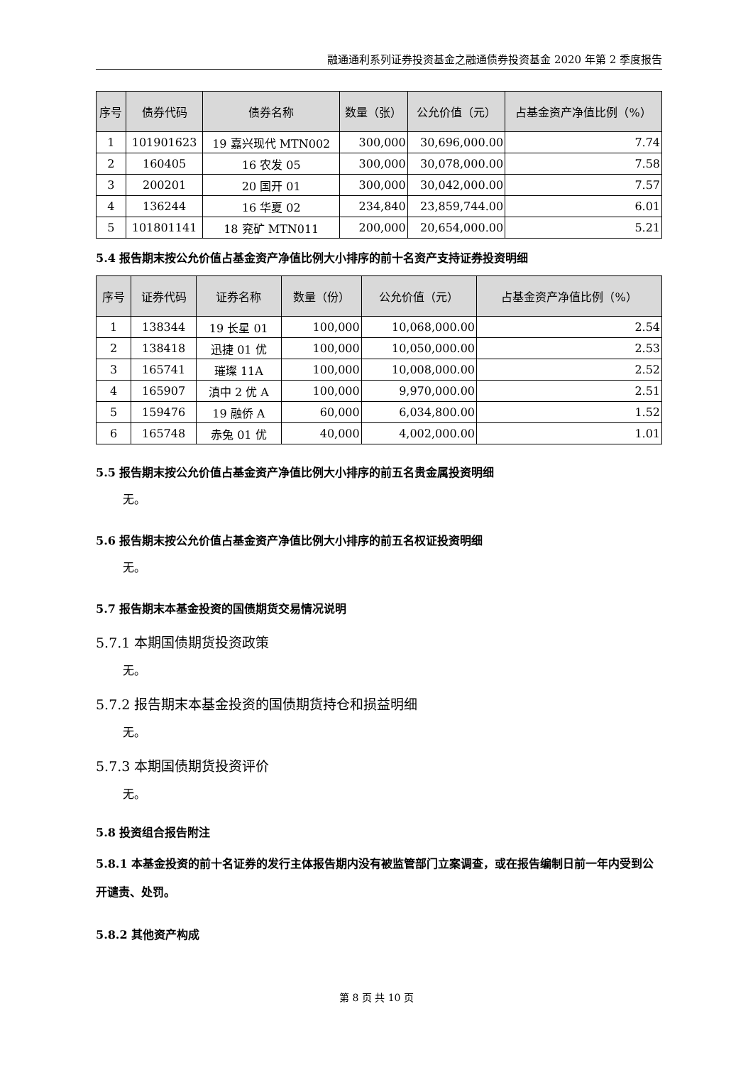融通通利系列证券投资基金之融通债券投资基金 2020 年第 2 季度报告
| 序号 | 债券代码 | 债券名称 | 数量（张） | 公允价值（元） | 占基金资产净值比例（%） |
| --- | --- | --- | --- | --- | --- |
| 1 | 101901623 | 19 嘉兴现代 MTN002 | 300,000 | 30,696,000.00 | 7.74 |
| 2 | 160405 | 16 农发 05 | 300,000 | 30,078,000.00 | 7.58 |
| 3 | 200201 | 20 国开 01 | 300,000 | 30,042,000.00 | 7.57 |
| 4 | 136244 | 16 华夏 02 | 234,840 | 23,859,744.00 | 6.01 |
| 5 | 101801141 | 18 兖矿 MTN011 | 200,000 | 20,654,000.00 | 5.21 |
5.4 报告期末按公允价值占基金资产净值比例大小排序的前十名资产支持证券投资明细
| 序号 | 证券代码 | 证券名称 | 数量（份） | 公允价值（元） | 占基金资产净值比例（%） |
| --- | --- | --- | --- | --- | --- |
| 1 | 138344 | 19 长星 01 | 100,000 | 10,068,000.00 | 2.54 |
| 2 | 138418 | 迅捷 01 优 | 100,000 | 10,050,000.00 | 2.53 |
| 3 | 165741 | 璀璨 11A | 100,000 | 10,008,000.00 | 2.52 |
| 4 | 165907 | 滇中 2 优 A | 100,000 | 9,970,000.00 | 2.51 |
| 5 | 159476 | 19 融侨 A | 60,000 | 6,034,800.00 | 1.52 |
| 6 | 165748 | 赤兔 01 优 | 40,000 | 4,002,000.00 | 1.01 |
5.5 报告期末按公允价值占基金资产净值比例大小排序的前五名贵金属投资明细
无。
5.6 报告期末按公允价值占基金资产净值比例大小排序的前五名权证投资明细
无。
5.7 报告期末本基金投资的国债期货交易情况说明
5.7.1 本期国债期货投资政策
无。
5.7.2 报告期末本基金投资的国债期货持仓和损益明细
无。
5.7.3 本期国债期货投资评价
无。
5.8 投资组合报告附注
5.8.1 本基金投资的前十名证券的发行主体报告期内没有被监管部门立案调查，或在报告编制日前一年内受到公开谴责、处罚。
5.8.2 其他资产构成
第 8 页 共 10 页